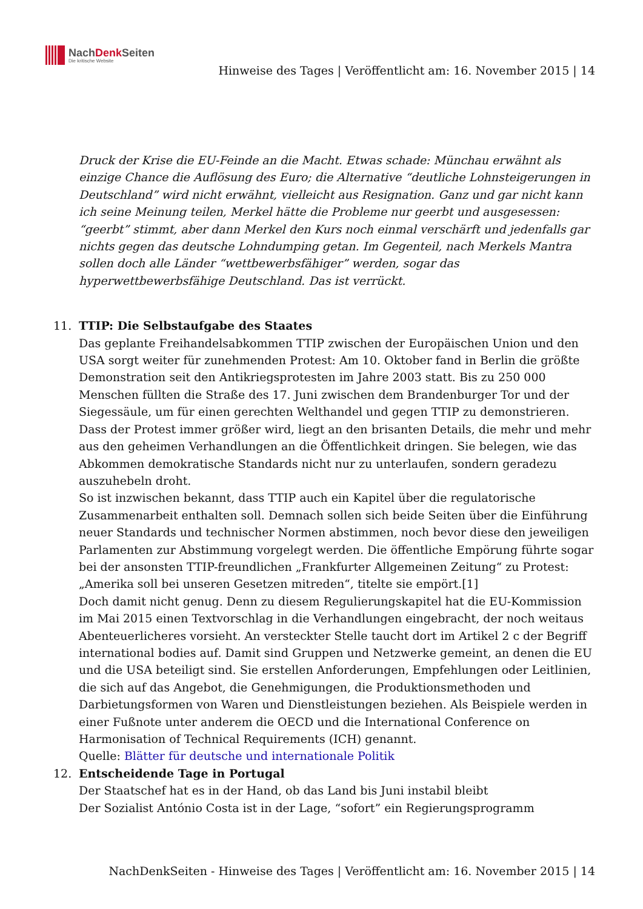NachDenk Seiten
Die kritische Website
Hinweise des Tages | Veröffentlicht am: 16. November 2015 | 14
Druck der Krise die EU-Feinde an die Macht. Etwas schade: Münchau erwähnt als einzige Chance die Auflösung des Euro; die Alternative “deutliche Lohnsteigerungen in Deutschland” wird nicht erwähnt, vielleicht aus Resignation. Ganz und gar nicht kann ich seine Meinung teilen, Merkel hätte die Probleme nur geerbt und ausgesessen: “geerbt” stimmt, aber dann Merkel den Kurs noch einmal verschärft und jedenfalls gar nichts gegen das deutsche Lohndumping getan. Im Gegenteil, nach Merkels Mantra sollen doch alle Länder “wettbewerbsfähiger” werden, sogar das hyperwettbewerbsfähige Deutschland. Das ist verrückt.
11. TTIP: Die Selbstaufgabe des Staates
Das geplante Freihandelsabkommen TTIP zwischen der Europäischen Union und den USA sorgt weiter für zunehmenden Protest: Am 10. Oktober fand in Berlin die größte Demonstration seit den Antikriegsprotesten im Jahre 2003 statt. Bis zu 250 000 Menschen füllten die Straße des 17. Juni zwischen dem Brandenburger Tor und der Siegessäule, um für einen gerechten Welthandel und gegen TTIP zu demonstrieren. Dass der Protest immer größer wird, liegt an den brisanten Details, die mehr und mehr aus den geheimen Verhandlungen an die Öffentlichkeit dringen. Sie belegen, wie das Abkommen demokratische Standards nicht nur zu unterlaufen, sondern geradezu auszuhebeln droht.
So ist inzwischen bekannt, dass TTIP auch ein Kapitel über die regulatorische Zusammenarbeit enthalten soll. Demnach sollen sich beide Seiten über die Einführung neuer Standards und technischer Normen abstimmen, noch bevor diese den jeweiligen Parlamenten zur Abstimmung vorgelegt werden. Die öffentliche Empörung führte sogar bei der ansonsten TTIP-freundlichen „Frankfurter Allgemeinen Zeitung“ zu Protest: „Amerika soll bei unseren Gesetzen mitreden“, titelte sie empört.[1]
Doch damit nicht genug. Denn zu diesem Regulierungskapitel hat die EU-Kommission im Mai 2015 einen Textvorschlag in die Verhandlungen eingebracht, der noch weitaus Abenteuerlicheres vorsieht. An versteckter Stelle taucht dort im Artikel 2 c der Begriff international bodies auf. Damit sind Gruppen und Netzwerke gemeint, an denen die EU und die USA beteiligt sind. Sie erstellen Anforderungen, Empfehlungen oder Leitlinien, die sich auf das Angebot, die Genehmigungen, die Produktionsmethoden und Darbietungsformen von Waren und Dienstleistungen beziehen. Als Beispiele werden in einer Fußnote unter anderem die OECD und die International Conference on Harmonisation of Technical Requirements (ICH) genannt.
Quelle: Blätter für deutsche und internationale Politik
12. Entscheidende Tage in Portugal
Der Staatschef hat es in der Hand, ob das Land bis Juni instabil bleibt
Der Sozialist António Costa ist in der Lage, “sofort” ein Regierungsprogramm
NachDenkSeiten - Hinweise des Tages | Veröffentlicht am: 16. November 2015 | 14